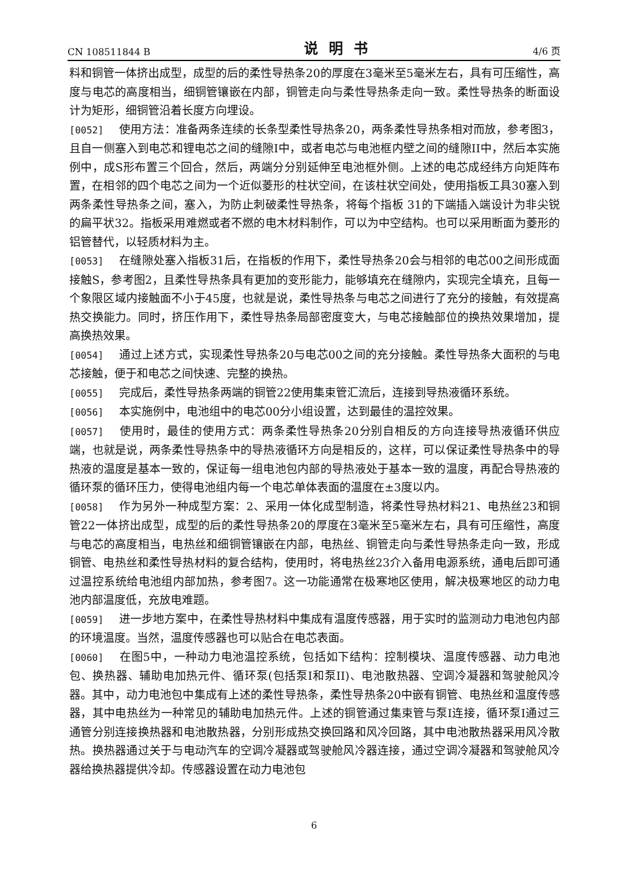CN 108511844 B 说明书 4/6 页
料和铜管一体挤出成型，成型的后的柔性导热条20的厚度在3毫米至5毫米左右，具有可压缩性，高度与电芯的高度相当，细铜管镶嵌在内部，铜管走向与柔性导热条走向一致。柔性导热条的断面设计为矩形，细铜管沿着长度方向埋设。
[0052] 使用方法：准备两条连续的长条型柔性导热条20，两条柔性导热条相对而放，参考图3，且自一侧塞入到电芯和锂电芯之间的缝隙I中，或者电芯与电池框内壁之间的缝隙II中，然后本实施例中，成S形布置三个回合，然后，两端分分别延伸至电池框外侧。上述的电芯成经纬方向矩阵布置，在相邻的四个电芯之间为一个近似菱形的柱状空间，在该柱状空间处，使用指板工具30塞入到两条柔性导热条之间，塞入，为防止刺破柔性导热条，将每个指板 31的下端插入端设计为非尖锐的扁平状32。指板采用难燃或者不燃的电木材料制作，可以为中空结构。也可以采用断面为菱形的铝管替代，以轻质材料为主。
[0053] 在缝隙处塞入指板31后，在指板的作用下，柔性导热条20会与相邻的电芯00之间形成面接触S，参考图2，且柔性导热条具有更加的变形能力，能够填充在缝隙内，实现完全填充，且每一个象限区域内接触面不小于45度，也就是说，柔性导热条与电芯之间进行了充分的接触，有效提高热交换能力。同时，挤压作用下，柔性导热条局部密度变大，与电芯接触部位的换热效果增加，提高换热效果。
[0054] 通过上述方式，实现柔性导热条20与电芯00之间的充分接触。柔性导热条大面积的与电芯接触，便于和电芯之间快速、完整的换热。
[0055] 完成后，柔性导热条两端的铜管22使用集束管汇流后，连接到导热液循环系统。
[0056] 本实施例中，电池组中的电芯00分小组设置，达到最佳的温控效果。
[0057] 使用时，最佳的使用方式：两条柔性导热条20分别自相反的方向连接导热液循环供应端，也就是说，两条柔性导热条中的导热液循环方向是相反的，这样，可以保证柔性导热条中的导热液的温度是基本一致的，保证每一组电池包内部的导热液处于基本一致的温度，再配合导热液的循环泵的循环压力，使得电池组内每一个电芯单体表面的温度在±3度以内。
[0058] 作为另外一种成型方案：2、采用一体化成型制造，将柔性导热材料21、电热丝23和铜管22一体挤出成型，成型的后的柔性导热条20的厚度在3毫米至5毫米左右，具有可压缩性，高度与电芯的高度相当，电热丝和细铜管镶嵌在内部，电热丝、铜管走向与柔性导热条走向一致，形成铜管、电热丝和柔性导热材料的复合结构，使用时，将电热丝23介入备用电源系统，通电后即可通过温控系统给电池组内部加热，参考图7。这一功能通常在极寒地区使用，解决极寒地区的动力电池内部温度低，充放电难题。
[0059] 进一步地方案中，在柔性导热材料中集成有温度传感器，用于实时的监测动力电池包内部的环境温度。当然，温度传感器也可以贴合在电芯表面。
[0060] 在图5中，一种动力电池温控系统，包括如下结构：控制模块、温度传感器、动力电池包、换热器、辅助电加热元件、循环泵(包括泵I和泵II)、电池散热器、空调冷凝器和驾驶舱风冷器。其中，动力电池包中集成有上述的柔性导热条，柔性导热条20中嵌有铜管、电热丝和温度传感器，其中电热丝为一种常见的辅助电加热元件。上述的铜管通过集束管与泵I连接，循环泵I通过三通管分别连接换热器和电池散热器，分别形成热交换回路和风冷回路，其中电池散热器采用风冷散热。换热器通过关于与电动汽车的空调冷凝器或驾驶舱风冷器连接，通过空调冷凝器和驾驶舱风冷器给换热器提供冷却。传感器设置在动力电池包
6